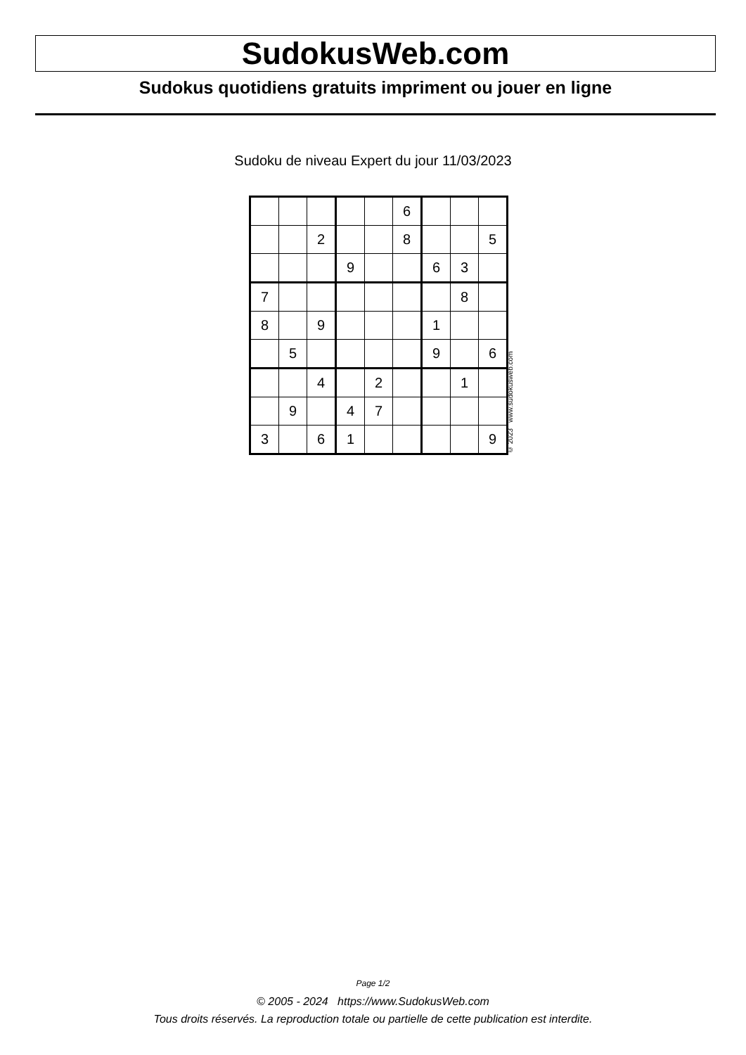SudokusWeb.com
Sudokus quotidiens gratuits impriment ou jouer en ligne
Sudoku de niveau Expert du jour 11/03/2023
| | | | | | 6 | | | |
| | | 2 | | | 8 | | | 5 |
| | | | 9 | | | 6 | 3 | |
| 7 | | | | | | | 8 | |
| 8 | | 9 | | | | 1 | | |
| | 5 | | | | | 9 | | 6 |
| | | 4 | | 2 | | | 1 | |
| | 9 | | 4 | 7 | | | | |
| 3 | | 6 | 1 | | | | | 9 |
© 2023 www.sudokusweb.com
Page 1/2
© 2005 - 2024 https://www.SudokusWeb.com
Tous droits réservés. La reproduction totale ou partielle de cette publication est interdite.